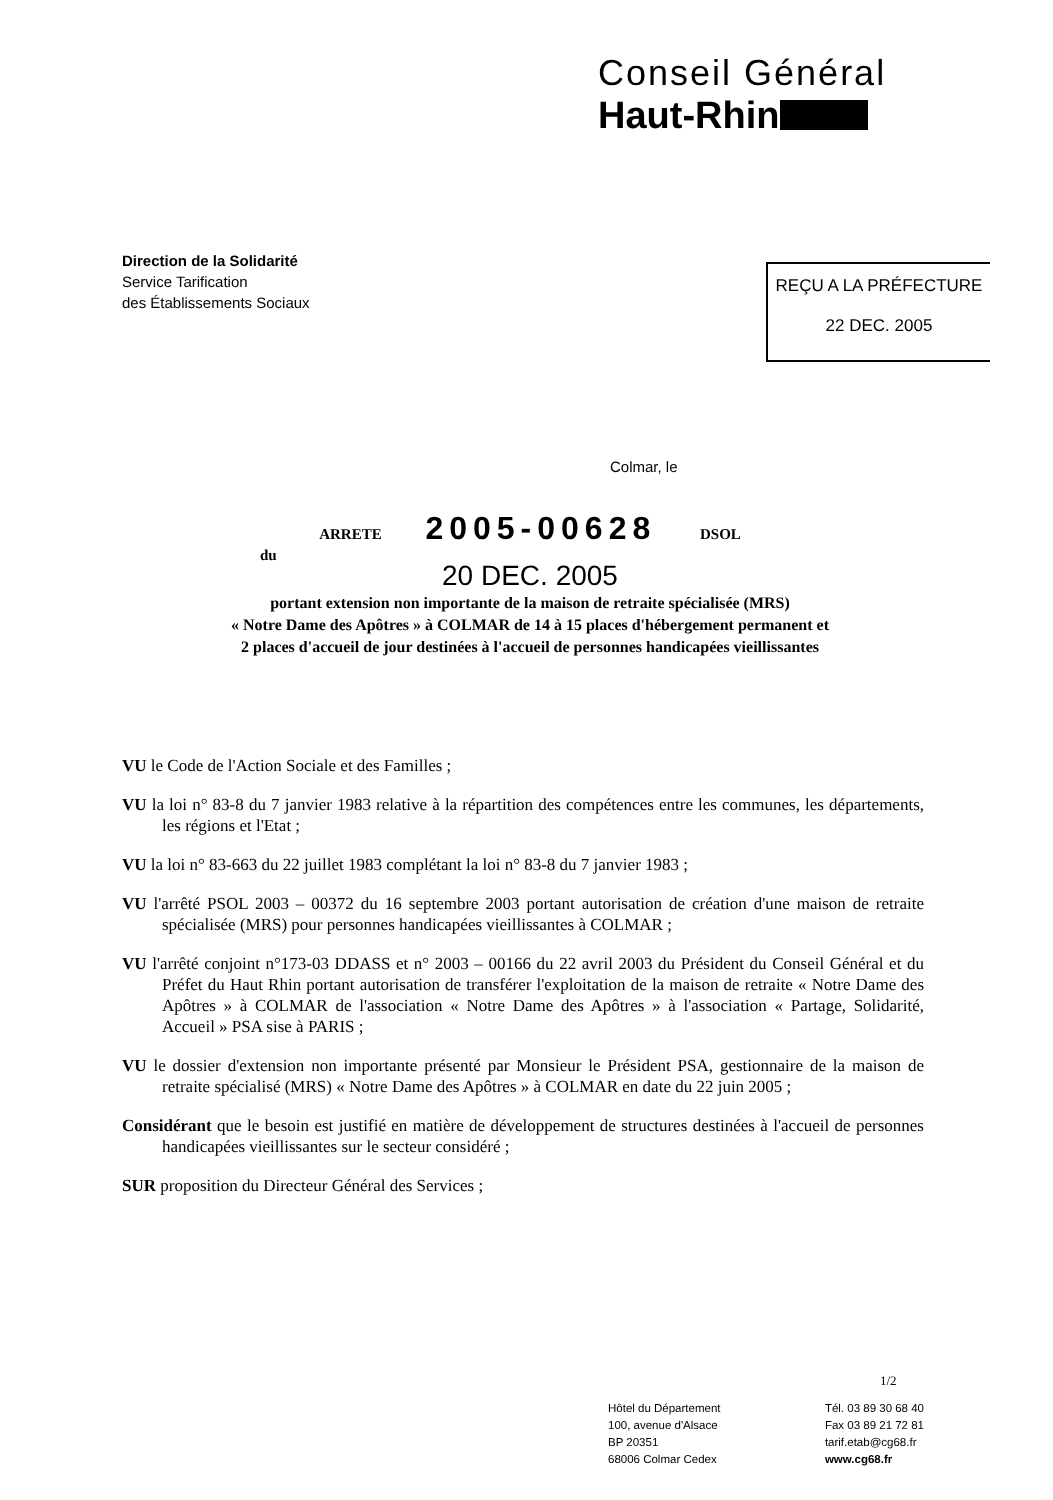Conseil Général
Haut-Rhin
Direction de la Solidarité
Service Tarification
des Établissements Sociaux
REÇU A LA PRÉFECTURE
22 DEC. 2005
Colmar, le
ARRETE 2005-00628 DSOL
du
20 DEC. 2005
portant extension non importante de la maison de retraite spécialisée (MRS)
« Notre Dame des Apôtres » à COLMAR de 14 à 15 places d'hébergement permanent et
2 places d'accueil de jour destinées à l'accueil de personnes handicapées vieillissantes
VU le Code de l'Action Sociale et des Familles ;
VU la loi n° 83-8 du 7 janvier 1983 relative à la répartition des compétences entre les communes, les départements, les régions et l'Etat ;
VU la loi n° 83-663 du 22 juillet 1983 complétant la loi n° 83-8 du 7 janvier 1983 ;
VU l'arrêté PSOL 2003 – 00372 du 16 septembre 2003 portant autorisation de création d'une maison de retraite spécialisée (MRS) pour personnes handicapées vieillissantes à COLMAR ;
VU l'arrêté conjoint n°173-03 DDASS et n° 2003 – 00166 du 22 avril 2003 du Président du Conseil Général et du Préfet du Haut Rhin portant autorisation de transférer l'exploitation de la maison de retraite « Notre Dame des Apôtres » à COLMAR de l'association « Notre Dame des Apôtres » à l'association « Partage, Solidarité, Accueil » PSA sise à PARIS ;
VU le dossier d'extension non importante présenté par Monsieur le Président PSA, gestionnaire de la maison de retraite spécialisé (MRS) « Notre Dame des Apôtres » à COLMAR en date du 22 juin 2005 ;
Considérant que le besoin est justifié en matière de développement de structures destinées à l'accueil de personnes handicapées vieillissantes sur le secteur considéré ;
SUR proposition du Directeur Général des Services ;
1/2
Hôtel du Département
100, avenue d'Alsace
BP 20351
68006 Colmar Cedex
Tél. 03 89 30 68 40
Fax 03 89 21 72 81
tarif.etab@cg68.fr
www.cg68.fr